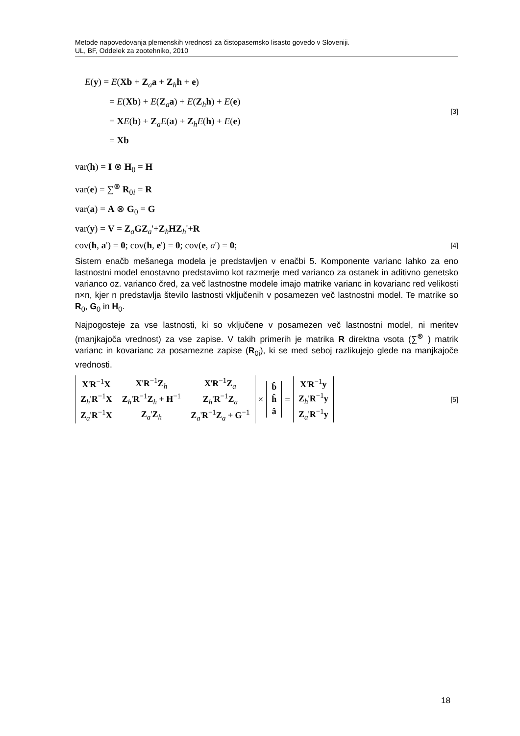Metode napovedovanja plemenskih vrednosti za čistopasemsko lisasto govedo v Sloveniji.
UL, BF, Oddelek za zootehniko, 2010
E(y) = E(Xb + Z<sub>a</sub>a + Z<sub>h</sub>h + e)
= E(Xb) + E(Z<sub>a</sub>a) + E(Z<sub>h</sub>h) + E(e)
= XE(b) + Z<sub>a</sub>E(a) + Z<sub>h</sub>E(h) + E(e)
= Xb
[3]
var(h) = I ⊗ H<sub>0</sub> = H
var(e) = ∑<sup>⊗</sup> R<sub>0i</sub> = R
var(a) = A ⊗ G<sub>0</sub> = G
var(y) = V = Z<sub>a</sub>GZ<sub>a</sub>'+Z<sub>h</sub>HZ<sub>h</sub>'+R
cov(h, a') = 0; cov(h, e') = 0; cov(e, a') = 0;
[4]
Sistem enačb mešanega modela je predstavljen v enačbi 5. Komponente varianc lahko za eno lastnostni model enostavno predstavimo kot razmerje med varianco za ostanek in aditivno genetsko varianco oz. varianco čred, za več lastnostne modele imajo matrike varianc in kovarianc red velikosti n×n, kjer n predstavlja število lastnosti vključenih v posamezen več lastnostni model. Te matrike so R<sub>0</sub>, G<sub>0</sub> in H<sub>0</sub>.
Najpogosteje za vse lastnosti, ki so vključene v posamezen več lastnostni model, ni meritev (manjkajoča vrednost) za vse zapise. V takih primerih je matrika R direktna vsota (∑<sup>⊗</sup> ) matrik varianc in kovarianc za posamezne zapise (R<sub>0i</sub>), ki se med seboj razlikujejo glede na manjkajoče vrednosti.
| X ' R<sup>−1</sup> X | X ' R<sup>−1</sup> Z<sub>h</sub> | X ' R<sup>−1</sup> Z<sub>a</sub> |
| Z<sub>h</sub>' R<sup>−1</sup> X | Z<sub>h</sub>' R<sup>−1</sup> Z<sub>h</sub> + H<sup>−1</sup> | Z<sub>h</sub>' R<sup>−1</sup> Z<sub>a</sub> |
| Z<sub>a</sub>' R<sup>−1</sup> X | Z<sub>a</sub>' Z<sub>h</sub> | Z<sub>a</sub>' R<sup>−1</sup> Z<sub>a</sub> + G<sup>−1</sup> |
×
| b̂ |
| ĥ |
| â |
=
| X ' R<sup>−1</sup> y |
| Z<sub>h</sub>' R<sup>−1</sup> y |
| Z<sub>a</sub>' R<sup>−1</sup> y |
[5]
18